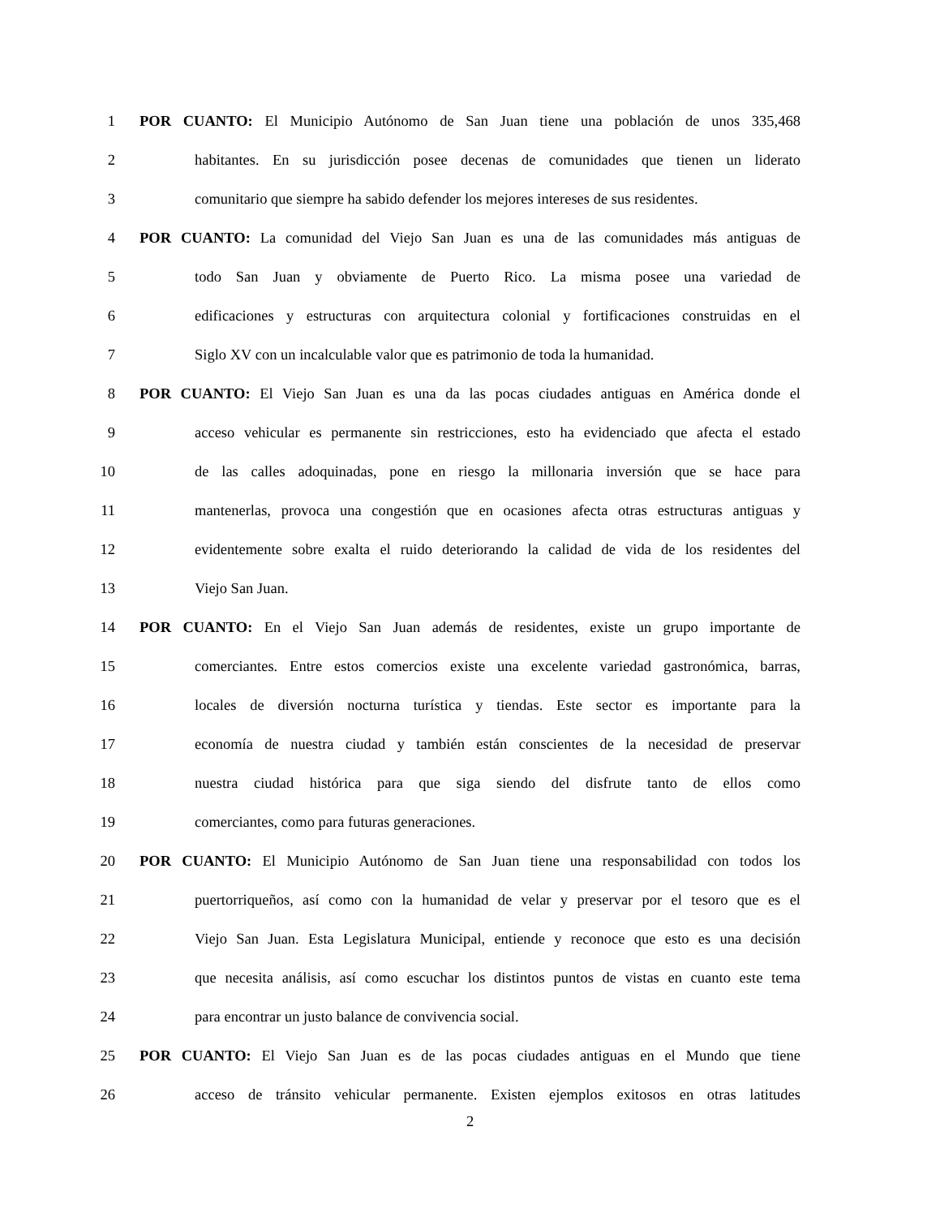1 POR CUANTO: El Municipio Autónomo de San Juan tiene una población de unos 335,468
2 habitantes. En su jurisdicción posee decenas de comunidades que tienen un liderato
3 comunitario que siempre ha sabido defender los mejores intereses de sus residentes.
4 POR CUANTO: La comunidad del Viejo San Juan es una de las comunidades más antiguas de
5 todo San Juan y obviamente de Puerto Rico. La misma posee una variedad de
6 edificaciones y estructuras con arquitectura colonial y fortificaciones construidas en el
7 Siglo XV con un incalculable valor que es patrimonio de toda la humanidad.
8 POR CUANTO: El Viejo San Juan es una da las pocas ciudades antiguas en América donde el
9 acceso vehicular es permanente sin restricciones, esto ha evidenciado que afecta el estado
10 de las calles adoquinadas, pone en riesgo la millonaria inversión que se hace para
11 mantenerlas, provoca una congestión que en ocasiones afecta otras estructuras antiguas y
12 evidentemente sobre exalta el ruido deteriorando la calidad de vida de los residentes del
13 Viejo San Juan.
14 POR CUANTO: En el Viejo San Juan además de residentes, existe un grupo importante de
15 comerciantes. Entre estos comercios existe una excelente variedad gastronómica, barras,
16 locales de diversión nocturna turística y tiendas. Este sector es importante para la
17 economía de nuestra ciudad y también están conscientes de la necesidad de preservar
18 nuestra ciudad histórica para que siga siendo del disfrute tanto de ellos como
19 comerciantes, como para futuras generaciones.
20 POR CUANTO: El Municipio Autónomo de San Juan tiene una responsabilidad con todos los
21 puertorriqueños, así como con la humanidad de velar y preservar por el tesoro que es el
22 Viejo San Juan. Esta Legislatura Municipal, entiende y reconoce que esto es una decisión
23 que necesita análisis, así como escuchar los distintos puntos de vistas en cuanto este tema
24 para encontrar un justo balance de convivencia social.
25 POR CUANTO: El Viejo San Juan es de las pocas ciudades antiguas en el Mundo que tiene
26 acceso de tránsito vehicular permanente. Existen ejemplos exitosos en otras latitudes
2